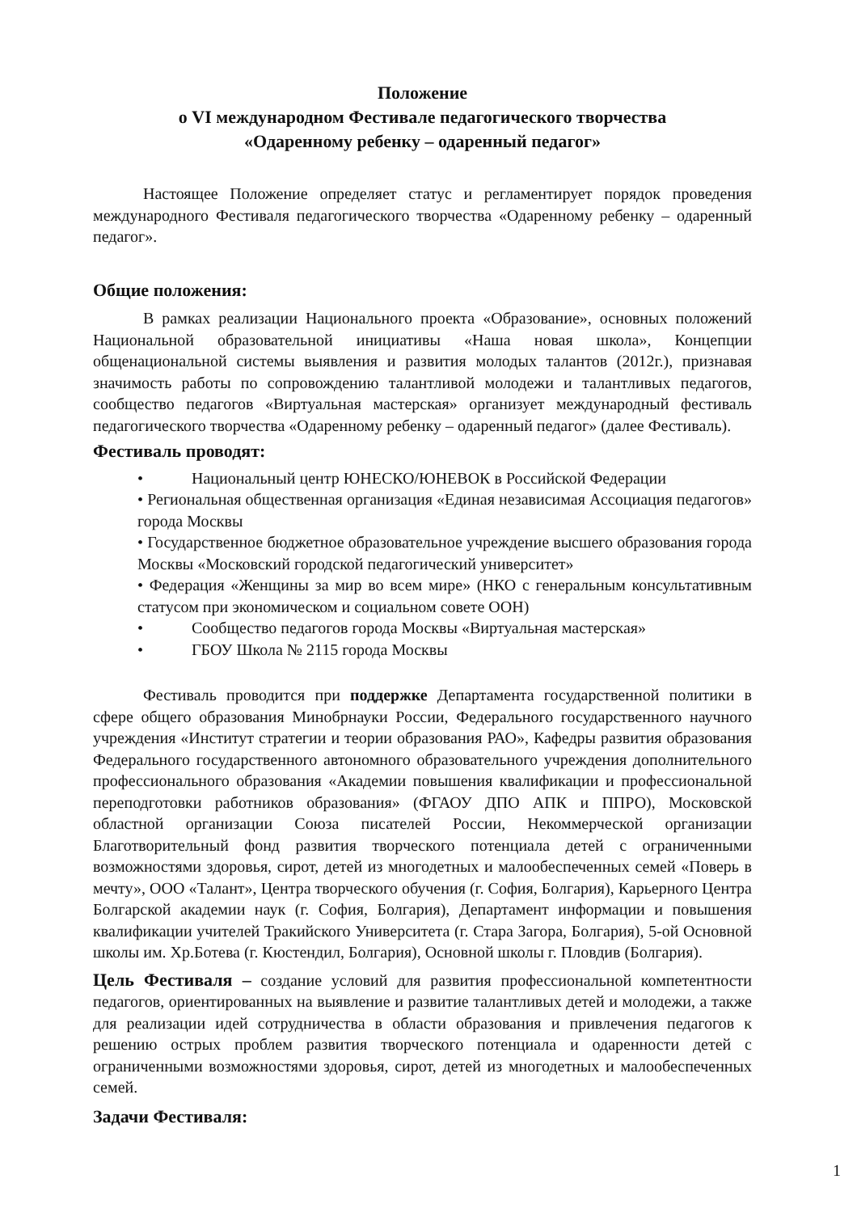Положение
о VI международном Фестивале педагогического творчества
«Одаренному ребенку – одаренный педагог»
Настоящее Положение определяет статус и регламентирует порядок проведения международного Фестиваля педагогического творчества «Одаренному ребенку – одаренный педагог».
Общие положения:
В рамках реализации Национального проекта «Образование», основных положений Национальной образовательной инициативы «Наша новая школа», Концепции общенациональной системы выявления и развития молодых талантов (2012г.), признавая значимость работы по сопровождению талантливой молодежи и талантливых педагогов, сообщество педагогов «Виртуальная мастерская» организует международный фестиваль педагогического творчества «Одаренному ребенку – одаренный педагог» (далее Фестиваль).
Фестиваль проводят:
• Национальный центр ЮНЕСКО/ЮНЕВОК в Российской Федерации
• Региональная общественная организация «Единая независимая Ассоциация педагогов» города Москвы
• Государственное бюджетное образовательное учреждение высшего образования города Москвы «Московский городской педагогический университет»
• Федерация «Женщины за мир во всем мире» (НКО с генеральным консультативным статусом при экономическом и социальном совете ООН)
• Сообщество педагогов города Москвы «Виртуальная мастерская»
• ГБОУ Школа № 2115 города Москвы
Фестиваль проводится при поддержке Департамента государственной политики в сфере общего образования Минобрнауки России, Федерального государственного научного учреждения «Институт стратегии и теории образования РАО», Кафедры развития образования Федерального государственного автономного образовательного учреждения дополнительного профессионального образования «Академии повышения квалификации и профессиональной переподготовки работников образования» (ФГАОУ ДПО АПК и ППРО), Московской областной организации Союза писателей России, Некоммерческой организации Благотворительный фонд развития творческого потенциала детей с ограниченными возможностями здоровья, сирот, детей из многодетных и малообеспеченных семей «Поверь в мечту», ООО «Талант», Центра творческого обучения (г. София, Болгария), Карьерного Центра Болгарской академии наук (г. София, Болгария), Департамент информации и повышения квалификации учителей Тракийского Университета (г. Стара Загора, Болгария), 5-ой Основной школы им. Хр.Ботева (г. Кюстендил, Болгария), Основной школы г. Пловдив (Болгария).
Цель Фестиваля – создание условий для развития профессиональной компетентности педагогов, ориентированных на выявление и развитие талантливых детей и молодежи, а также для реализации идей сотрудничества в области образования и привлечения педагогов к решению острых проблем развития творческого потенциала и одаренности детей с ограниченными возможностями здоровья, сирот, детей из многодетных и малообеспеченных семей.
Задачи Фестиваля:
1